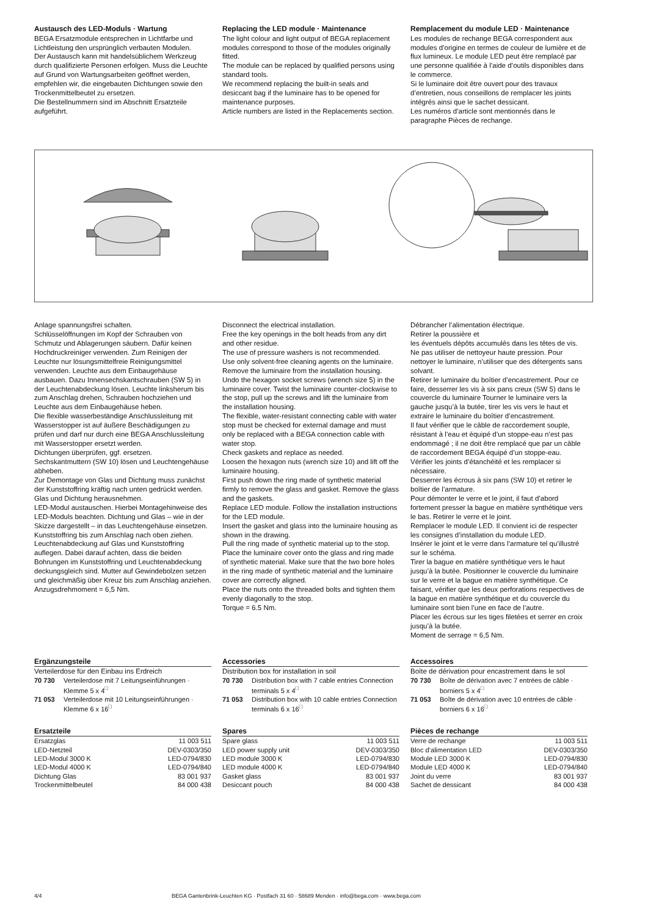Austausch des LED-Moduls · Wartung
BEGA Ersatzmodule entsprechen in Lichtfarbe und Lichtleistung den ursprünglich verbauten Modulen.
Der Austausch kann mit handelsüblichem Werkzeug durch qualifizierte Personen erfolgen. Muss die Leuchte auf Grund von Wartungs­arbeiten geöffnet werden, empfehlen wir, die eingebauten Dichtungen sowie den Trockenmittelbeutel zu ersetzen.
Die Bestellnummern sind im Abschnitt Ersatzteile aufgeführt.
Replacing the LED module · Maintenance
The light colour and light output of BEGA replacement modules correspond to those of the modules originally fitted.
The module can be replaced by qualified persons using standard tools.
We recommend replacing the built-in seals and desiccant bag if the luminaire has to be opened for maintenance purposes.
Article numbers are listed in the Replacements section.
Remplacement du module LED · Maintenance
Les modules de rechange BEGA correspondent aux modules d’origine en termes de couleur de lumière et de flux lumineux. Le module LED peut être remplacé par une personne qualifiée à l’aide d’outils disponibles dans le commerce.
Si le luminaire doit être ouvert pour des travaux d’entretien, nous conseillons de remplacer les joints intégrés ainsi que le sachet dessicant.
Les numéros d’article sont mentionnés dans le paragraphe Pièces de rechange.
Anlage spannungsfrei schalten.
Schlüsselöffnungen im Kopf der Schrauben von Schmutz und Ablagerungen säubern. Dafür keinen Hochdruckreiniger verwenden. Zum Reinigen der Leuchte nur lösungsmittelfreie Reinigungsmittel verwenden. Leuchte aus dem Einbaugehäuse ausbauen. Dazu Innensechskantschrauben (SW 5) in der Leuchtenabdeckung lösen. Leuchte linksherum bis zum Anschlag drehen, Schrauben hochziehen und Leuchte aus dem Einbaugehäuse heben.
Die flexible wasserbeständige Anschlussleitung mit Wasserstopper ist auf äußere Beschädi­gungen zu prüfen und darf nur durch eine BEGA Anschlussleitung mit Wasserstopper ersetzt werden.
Dichtungen überprüfen, ggf. ersetzen.
Sechskantmuttern (SW 10) lösen und Leuchtengehäuse abheben.
Zur Demontage von Glas und Dichtung muss zunächst der Kunststoffring kräftig nach unten gedrückt werden. Glas und Dichtung herausnehmen.
LED-Modul austauschen. Hierbei Montagehinweise des LED-Moduls beachten. Dichtung und Glas – wie in der Skizze dargestellt – in das Leuchtengehäuse einsetzen.
Kunststoffring bis zum Anschlag nach oben ziehen. Leuchtenabdeckung auf Glas und Kunststoffring auflegen. Dabei darauf achten, dass die beiden Bohrungen im Kunststoffring und Leuchtenabdeckung deckungsgleich sind. Mutter auf Gewindebolzen setzen und gleichmäßig über Kreuz bis zum Anschlag anziehen.
Anzugsdrehmoment = 6,5 Nm.
Disconnect the electrical installation.
Free the key openings in the bolt heads from any dirt and other residue.
The use of pressure washers is not recommended.
Use only solvent-free cleaning agents on the luminaire.
Remove the luminaire from the installation housing. Undo the hexagon socket screws (wrench size 5) in the luminaire cover. Twist the luminaire counter-clockwise to the stop, pull up the screws and lift the luminaire from the installation housing.
The flexible, water-resistant connecting cable with water stop must be checked for external damage and must only be replaced with a BEGA connection cable with water stop.
Check gaskets and replace as needed.
Loosen the hexagon nuts (wrench size 10) and lift off the luminaire housing.
First push down the ring made of synthetic material firmly to remove the glass and gasket. Remove the glass and the gaskets.
Replace LED module. Follow the installation instructions for the LED module.
Insert the gasket and glass into the luminaire housing as shown in the drawing.
Pull the ring made of synthetic material up to the stop. Place the luminaire cover onto the glass and ring made of synthetic material. Make sure that the two bore holes in the ring made of synthetic material and the luminaire cover are correctly aligned.
Place the nuts onto the threaded bolts and tighten them evenly diagonally to the stop.
Torque = 6.5 Nm.
Débrancher l’alimentation électrique.
Retirer la poussière et
les éventuels dépôts accumulés dans les têtes de vis.
Ne pas utiliser de nettoyeur haute pression. Pour nettoyer le luminaire, n’utiliser que des détergents sans solvant.
Retirer le luminaire du boîtier d’encastrement. Pour ce faire, desserrer les vis à six pans creux (SW 5) dans le couvercle du luminaire Tourner le luminaire vers la gauche jusqu’à la butée, tirer les vis vers le haut et extraire le luminaire du boîtier d’encastrement.
Il faut vérifier que le câble de raccordement souple, résistant à l’eau et équipé d’un stoppe-eau n’est pas endommagé ; il ne doit être remplacé que par un câble de raccordement BEGA équipé d’un stoppe-eau.
Vérifier les joints d’étanchéité et les remplacer si nécessaire.
Desserrer les écrous à six pans (SW 10) et retirer le boîtier de l’armature.
Pour démonter le verre et le joint, il faut d’abord fortement presser la bague en matière synthétique vers le bas. Retirer le verre et le joint.
Remplacer le module LED. Il convient ici de respecter les consignes d’installation du module LED.
Insérer le joint et le verre dans l’armature tel qu’illustré sur le schéma.
Tirer la bague en matière synthétique vers le haut jusqu’à la butée. Positionner le couvercle du luminaire sur le verre et la bague en matière synthétique. Ce faisant, vérifier que les deux perforations respectives de la bague en matière synthétique et du couvercle du luminaire sont bien l’une en face de l’autre.
Placer les écrous sur les tiges filetées et serrer en croix jusqu’à la butée.
Moment de serrage = 6,5 Nm.
Ergänzungsteile
Verteilerdose für den Einbau ins Erdreich
| 70 730 | Verteilerdose mit 7 Leitungs­einführungen · Klemme 5 x 4<sup>□</sup> |
| 71 053 | Verteilerdose mit 10 Leitungs­einführungen · Klemme 6 x 16<sup>□</sup> |
Accessories
Distribution box for installation in soil
| 70 730 | Distribution box with 7 cable entries Connection terminals 5 x 4<sup>□</sup> |
| 71 053 | Distribution box with 10 cable entries Connection terminals 6 x 16<sup>□</sup> |
Accessoires
Boîte de dérivation pour encastrement dans le sol
| 70 730 | Boîte de dérivation avec 7 entrées de câble · borniers 5 x 4<sup>□</sup> |
| 71 053 | Boîte de dérivation avec 10 entrées de câble · borniers 6 x 16<sup>□</sup> |
Ersatzteile
| Ersatzglas | 11 003 511 |
| LED-Netzteil | DEV-0303/350 |
| LED-Modul 3000 K | LED-0794/830 |
| LED-Modul 4000 K | LED-0794/840 |
| Dichtung Glas | 83 001 937 |
| Trockenmittelbeutel | 84 000 438 |
Spares
| Spare glass | 11 003 511 |
| LED power supply unit | DEV-0303/350 |
| LED module 3000 K | LED-0794/830 |
| LED module 4000 K | LED-0794/840 |
| Gasket glass | 83 001 937 |
| Desiccant pouch | 84 000 438 |
Pièces de rechange
| Verre de rechange | 11 003 511 |
| Bloc d’alimentation LED | DEV-0303/350 |
| Module LED 3000 K | LED-0794/830 |
| Module LED 4000 K | LED-0794/840 |
| Joint du verre | 83 001 937 |
| Sachet de dessicant | 84 000 438 |
4/4 BEGA Gantenbrink-Leuchten KG · Postfach 31 60 · 58689 Menden · info@bega.com · www.bega.com